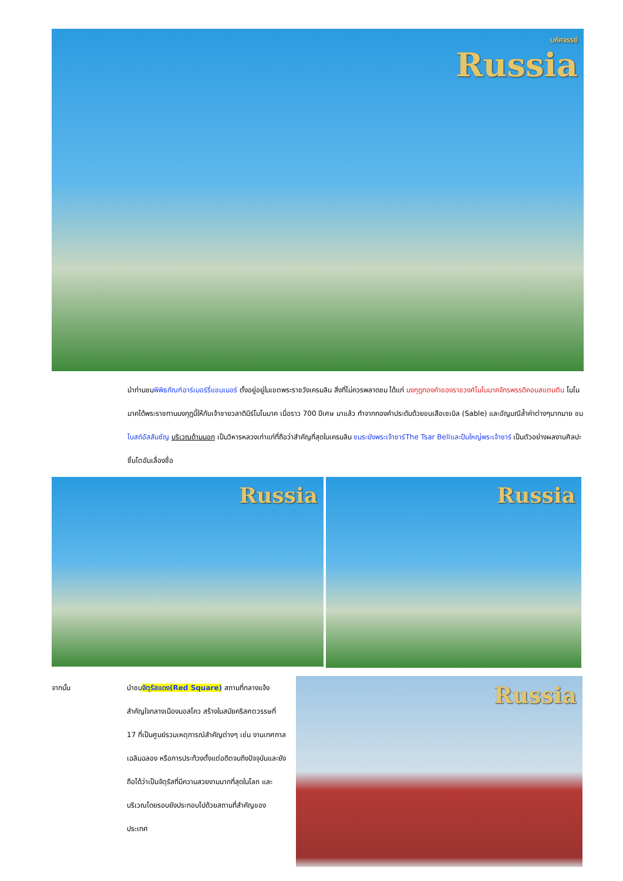มหัศจรรย์
Russia
นำท่านชมพิพิธภัณฑ์อาร์เมอร์รี่แชมเบอร์ ตั้งอยู่อยู่ในเขตพระราชวังเครมลิน สิ่งที่ไม่ควรพลาดชม ได้แก่ มงกุฎทองคำของราชวงศ์โมโนมาคจักรพรรดิคอนสแตนติน โมโนมาคได้พระราชทานมงกุฎนี้ให้กับเจ้าชายวลาดิมีร์โมโนมาค เมื่อราว 700 ปีเศษ มาแล้ว ทำจากทองคำประดับด้วยขนเสือเซเบิล (Sable) และอัญมณีล้ำค่าต่างๆมากมาย ชมโบสถ์อัสสัมชัญ บริเวณด้านนอก เป็นวิหารหลวงเก่าแก่ที่ถือว่าสำคัญที่สุดในเครมลิน ชมระฆังพระเจ้าซาร์The Tsar Bellและปืนใหญ่พระเจ้าซาร์ เป็นตัวอย่างผลงานศิลปะชิ้นโตอันเลื่องชื่อ
Russia
Russia
จากนั้น นำชมจัตุรัสแดง(Red Square) สถานที่กลางแจ้งสำคัญใจกลางเมืองมอสโคว สร้างในสมัยคริสศตวรรษที่ 17 ที่เป็นศูนย์รวมเหตุการณ์สำคัญต่างๆ เช่น งานเทศกาลเฉลิมฉลอง หรือการประท้วงตั้งแต่อดีตจนถึงปัจจุบันและยังถือได้ว่าเป็นจัตุรัสที่มีความสวยงามมากที่สุดในโลก และบริเวณโดยรอบยังประกอบไปด้วยสถานที่สำคัญของประเทศ
Russia